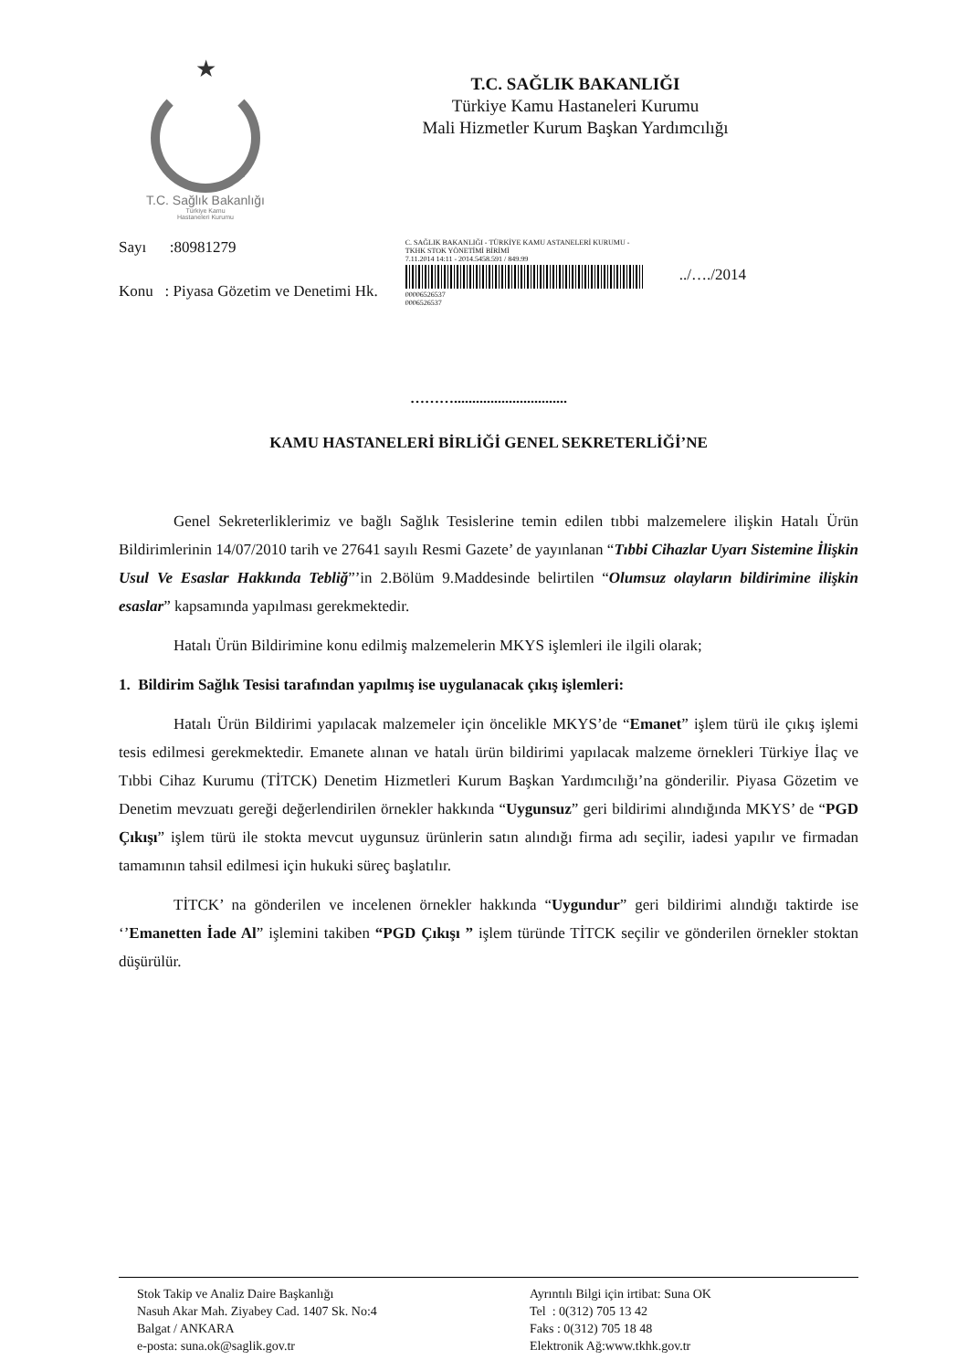★
T.C. Sağlık Bakanlığı
Türkiye Kamu
Hastaneleri Kurumu
T.C. SAĞLIK BAKANLIĞI
Türkiye Kamu Hastaneleri Kurumu
Mali Hizmetler Kurum Başkan Yardımcılığı
Sayı :80981279
Konu : Piyasa Gözetim ve Denetimi Hk.
C. SAĞLIK BAKANLIĞI - TÜRKİYE KAMU ASTANELERİ KURUMU - TKHK STOK YÖNETİMİ BİRİMİ
7.11.2014 14:11 - 2014.5458.591 / 849.99
00006526537
0006526537
../…./2014
………...............................
KAMU HASTANELERİ BİRLİĞİ GENEL SEKRETERLİĞİ’NE
Genel Sekreterliklerimiz ve bağlı Sağlık Tesislerine temin edilen tıbbi malzemelere ilişkin Hatalı Ürün Bildirimlerinin 14/07/2010 tarih ve 27641 sayılı Resmi Gazete’ de yayınlanan “Tıbbi Cihazlar Uyarı Sistemine İlişkin Usul Ve Esaslar Hakkında Tebliğ”’in 2.Bölüm 9.Maddesinde belirtilen “Olumsuz olayların bildirimine ilişkin esaslar” kapsamında yapılması gerekmektedir.
Hatalı Ürün Bildirimine konu edilmiş malzemelerin MKYS işlemleri ile ilgili olarak;
1. Bildirim Sağlık Tesisi tarafından yapılmış ise uygulanacak çıkış işlemleri:
Hatalı Ürün Bildirimi yapılacak malzemeler için öncelikle MKYS’de “Emanet” işlem türü ile çıkış işlemi tesis edilmesi gerekmektedir. Emanete alınan ve hatalı ürün bildirimi yapılacak malzeme örnekleri Türkiye İlaç ve Tıbbi Cihaz Kurumu (TİTCK) Denetim Hizmetleri Kurum Başkan Yardımcılığı’na gönderilir. Piyasa Gözetim ve Denetim mevzuatı gereği değerlendirilen örnekler hakkında “Uygunsuz” geri bildirimi alındığında MKYS’ de “PGD Çıkışı” işlem türü ile stokta mevcut uygunsuz ürünlerin satın alındığı firma adı seçilir, iadesi yapılır ve firmadan tamamının tahsil edilmesi için hukuki süreç başlatılır.
TİTCK’ na gönderilen ve incelenen örnekler hakkında “Uygundur” geri bildirimi alındığı taktirde ise ‘’Emanetten İade Al” işlemini takiben “PGD Çıkışı ” işlem türünde TİTCK seçilir ve gönderilen örnekler stoktan düşürülür.
Stok Takip ve Analiz Daire Başkanlığı
Nasuh Akar Mah. Ziyabey Cad. 1407 Sk. No:4
Balgat / ANKARA
e-posta: suna.ok@saglik.gov.tr
Ayrıntılı Bilgi için irtibat: Suna OK
Tel : 0(312) 705 13 42
Faks : 0(312) 705 18 48
Elektronik Ağ:www.tkhk.gov.tr